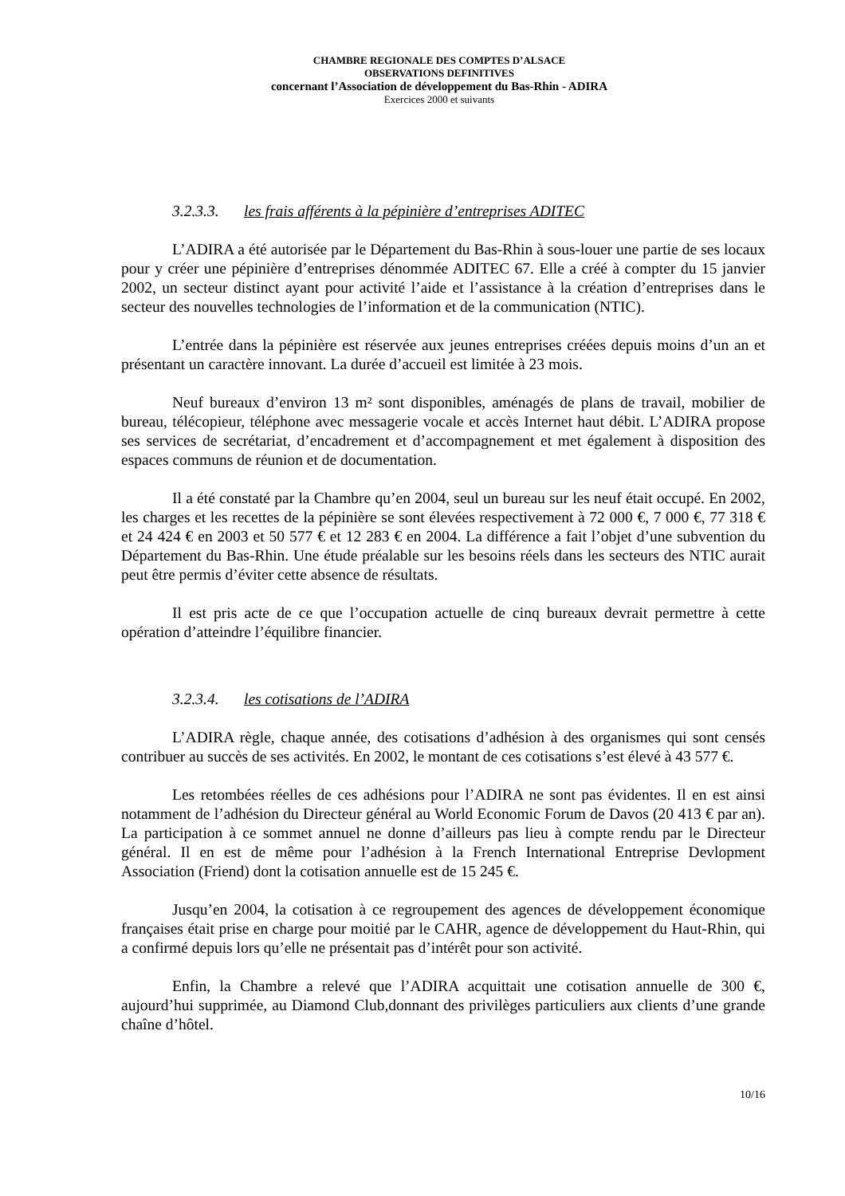CHAMBRE REGIONALE DES COMPTES D’ALSACE
OBSERVATIONS DEFINITIVES
concernant l’Association de développement du Bas-Rhin - ADIRA
Exercices 2000 et suivants
3.2.3.3. les frais afférents à la pépinière d’entreprises ADITEC
L’ADIRA a été autorisée par le Département du Bas-Rhin à sous-louer une partie de ses locaux pour y créer une pépinière d’entreprises dénommée ADITEC 67. Elle a créé à compter du 15 janvier 2002, un secteur distinct ayant pour activité l’aide et l’assistance à la création d’entreprises dans le secteur des nouvelles technologies de l’information et de la communication (NTIC).
L’entrée dans la pépinière est réservée aux jeunes entreprises créées depuis moins d’un an et présentant un caractère innovant. La durée d’accueil est limitée à 23 mois.
Neuf bureaux d’environ 13 m² sont disponibles, aménagés de plans de travail, mobilier de bureau, télécopieur, téléphone avec messagerie vocale et accès Internet haut débit. L’ADIRA propose ses services de secrétariat, d’encadrement et d’accompagnement et met également à disposition des espaces communs de réunion et de documentation.
Il a été constaté par la Chambre qu’en 2004, seul un bureau sur les neuf était occupé. En 2002, les charges et les recettes de la pépinière se sont élevées respectivement à 72 000 €, 7 000 €, 77 318 € et 24 424 € en 2003 et 50 577 € et 12 283 € en 2004. La différence a fait l’objet d’une subvention du Département du Bas-Rhin. Une étude préalable sur les besoins réels dans les secteurs des NTIC aurait peut être permis d’éviter cette absence de résultats.
Il est pris acte de ce que l’occupation actuelle de cinq bureaux devrait permettre à cette opération d’atteindre l’équilibre financier.
3.2.3.4. les cotisations de l’ADIRA
L’ADIRA règle, chaque année, des cotisations d’adhésion à des organismes qui sont censés contribuer au succès de ses activités. En 2002, le montant de ces cotisations s’est élevé à 43 577 €.
Les retombées réelles de ces adhésions pour l’ADIRA ne sont pas évidentes. Il en est ainsi notamment de l’adhésion du Directeur général au World Economic Forum de Davos (20 413 € par an). La participation à ce sommet annuel ne donne d’ailleurs pas lieu à compte rendu par le Directeur général. Il en est de même pour l’adhésion à la French International Entreprise Devlopment Association (Friend) dont la cotisation annuelle est de 15 245 €.
Jusqu’en 2004, la cotisation à ce regroupement des agences de développement économique françaises était prise en charge pour moitié par le CAHR, agence de développement du Haut-Rhin, qui a confirmé depuis lors qu’elle ne présentait pas d’intérêt pour son activité.
Enfin, la Chambre a relevé que l’ADIRA acquittait une cotisation annuelle de 300 €, aujourd’hui supprimée, au Diamond Club,donnant des privilèges particuliers aux clients d’une grande chaîne d’hôtel.
10/16